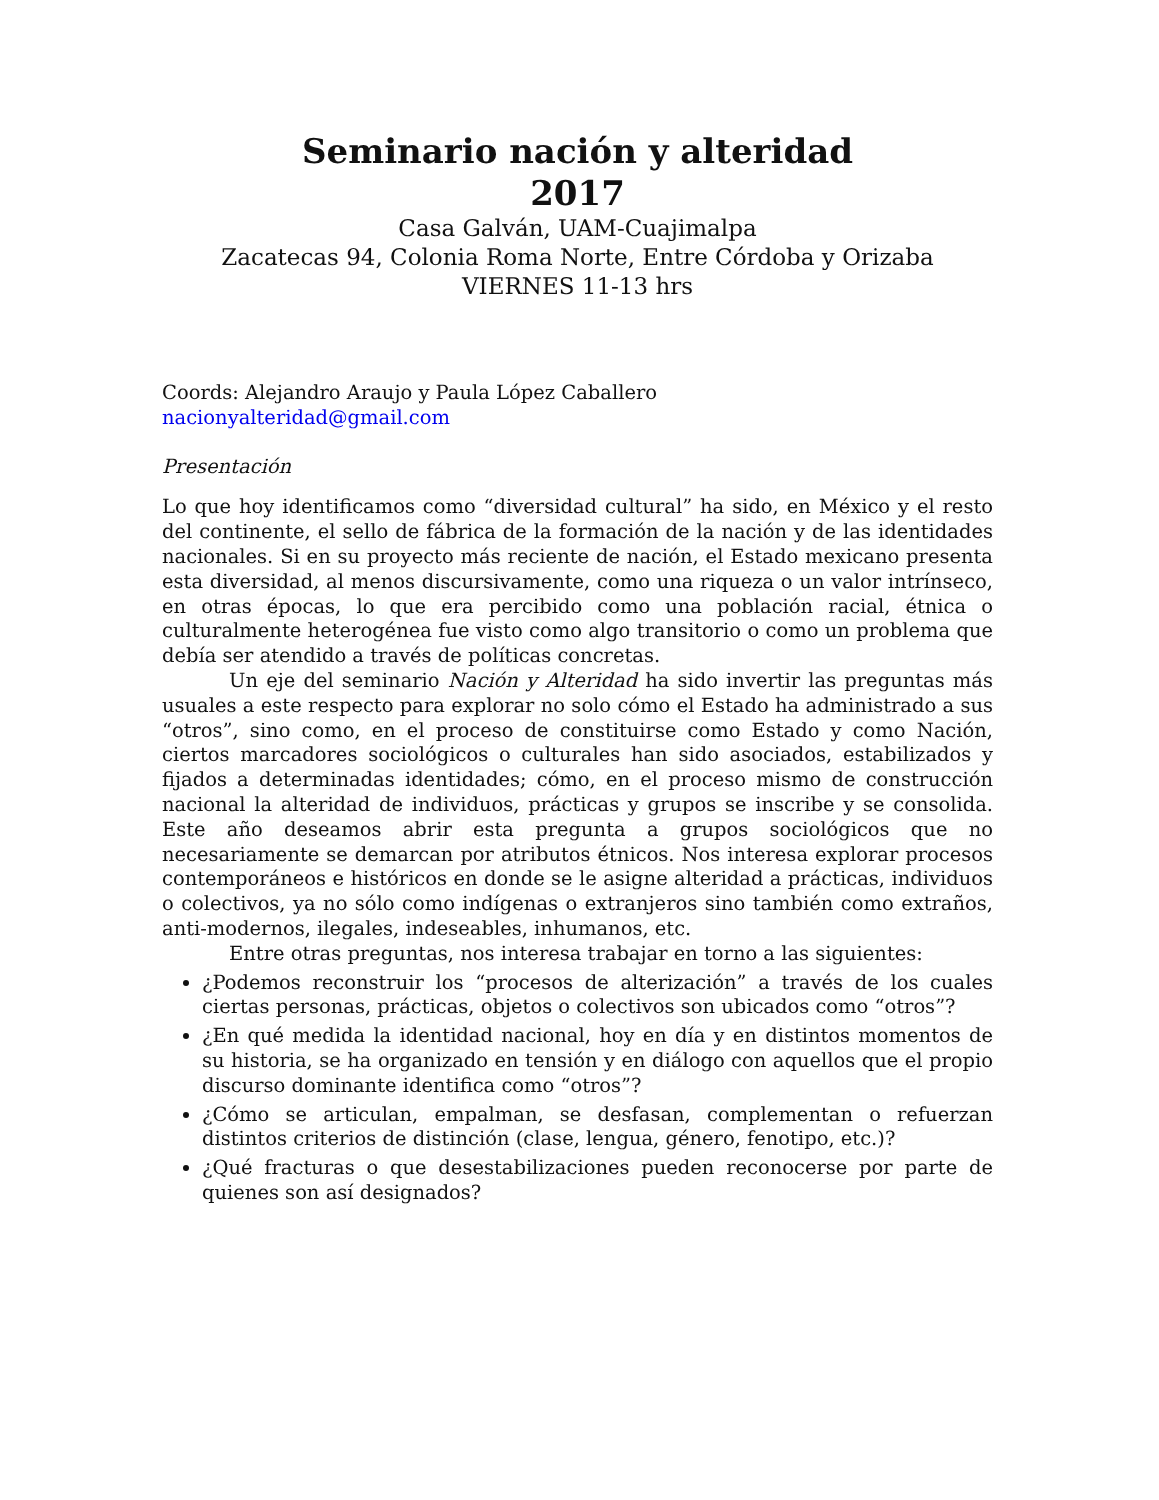Seminario nación y alteridad
2017
Casa Galván, UAM-Cuajimalpa
Zacatecas 94, Colonia Roma Norte, Entre Córdoba y Orizaba
VIERNES 11-13 hrs
Coords: Alejandro Araujo y Paula López Caballero
nacionyalteridad@gmail.com
Presentación
Lo que hoy identificamos como “diversidad cultural” ha sido, en México y el resto del continente, el sello de fábrica de la formación de la nación y de las identidades nacionales. Si en su proyecto más reciente de nación, el Estado mexicano presenta esta diversidad, al menos discursivamente, como una riqueza o un valor intrínseco, en otras épocas, lo que era percibido como una población racial, étnica o culturalmente heterogénea fue visto como algo transitorio o como un problema que debía ser atendido a través de políticas concretas.
Un eje del seminario Nación y Alteridad ha sido invertir las preguntas más usuales a este respecto para explorar no solo cómo el Estado ha administrado a sus “otros”, sino como, en el proceso de constituirse como Estado y como Nación, ciertos marcadores sociológicos o culturales han sido asociados, estabilizados y fijados a determinadas identidades; cómo, en el proceso mismo de construcción nacional la alteridad de individuos, prácticas y grupos se inscribe y se consolida. Este año deseamos abrir esta pregunta a grupos sociológicos que no necesariamente se demarcan por atributos étnicos. Nos interesa explorar procesos contemporáneos e históricos en donde se le asigne alteridad a prácticas, individuos o colectivos, ya no sólo como indígenas o extranjeros sino también como extraños, anti-modernos, ilegales, indeseables, inhumanos, etc.
Entre otras preguntas, nos interesa trabajar en torno a las siguientes:
¿Podemos reconstruir los “procesos de alterización” a través de los cuales ciertas personas, prácticas, objetos o colectivos son ubicados como “otros”?
¿En qué medida la identidad nacional, hoy en día y en distintos momentos de su historia, se ha organizado en tensión y en diálogo con aquellos que el propio discurso dominante identifica como “otros”?
¿Cómo se articulan, empalman, se desfasan, complementan o refuerzan distintos criterios de distinción (clase, lengua, género, fenotipo, etc.)?
¿Qué fracturas o que desestabilizaciones pueden reconocerse por parte de quienes son así designados?